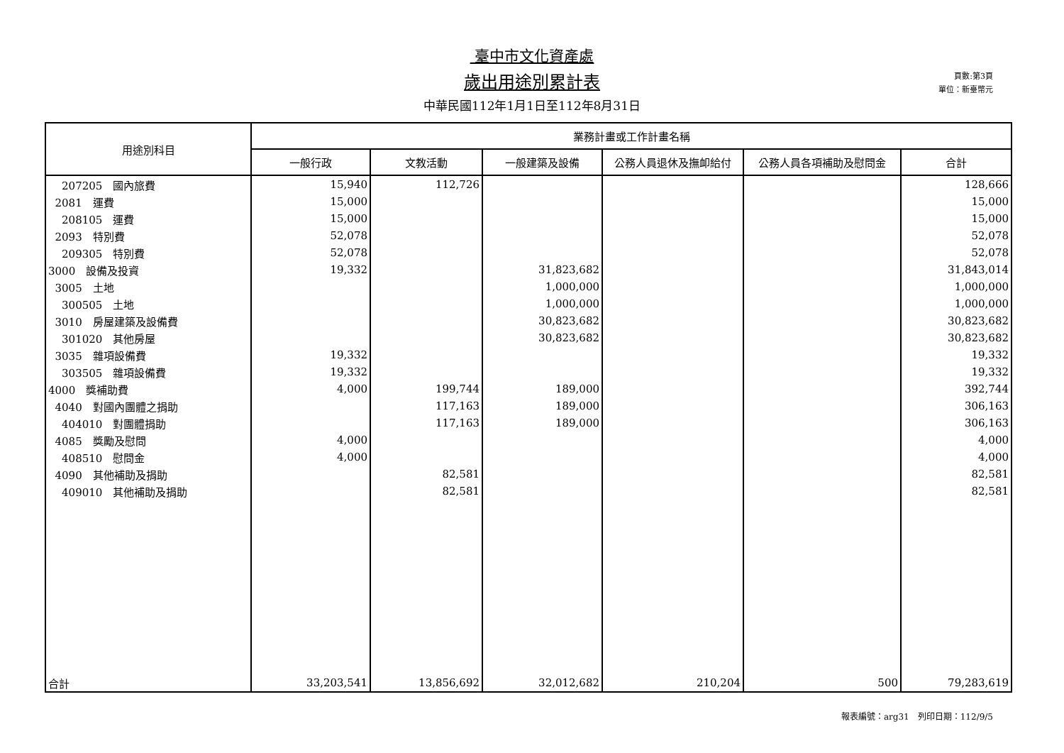臺中市文化資產處
歲出用途別累計表
中華民國112年1月1日至112年8月31日
頁數:第3頁
單位：新臺幣元
| 用途別科目 | 業務計畫或工作計畫名稱 | | | | | |
| --- | --- | --- | --- | --- | --- | --- |
| | 一般行政 | 文教活動 | 一般建築及設備 | 公務人員退休及撫卹給付 | 公務人員各項補助及慰問金 | 合計 |
| 207205 國內旅費 | 15,940 | 112,726 | | | | 128,666 |
| 2081 運費 | 15,000 | | | | | 15,000 |
| 208105 運費 | 15,000 | | | | | 15,000 |
| 2093 特別費 | 52,078 | | | | | 52,078 |
| 209305 特別費 | 52,078 | | | | | 52,078 |
| 3000 設備及投資 | 19,332 | | 31,823,682 | | | 31,843,014 |
| 3005 土地 | | | 1,000,000 | | | 1,000,000 |
| 300505 土地 | | | 1,000,000 | | | 1,000,000 |
| 3010 房屋建築及設備費 | | | 30,823,682 | | | 30,823,682 |
| 301020 其他房屋 | | | 30,823,682 | | | 30,823,682 |
| 3035 雜項設備費 | 19,332 | | | | | 19,332 |
| 303505 雜項設備費 | 19,332 | | | | | 19,332 |
| 4000 獎補助費 | 4,000 | 199,744 | 189,000 | | | 392,744 |
| 4040 對國內團體之捐助 | | 117,163 | 189,000 | | | 306,163 |
| 404010 對團體捐助 | | 117,163 | 189,000 | | | 306,163 |
| 4085 獎勵及慰問 | 4,000 | | | | | 4,000 |
| 408510 慰問金 | 4,000 | | | | | 4,000 |
| 4090 其他補助及捐助 | | 82,581 | | | | 82,581 |
| 409010 其他補助及捐助 | | 82,581 | | | | 82,581 |
| 合計 | 33,203,541 | 13,856,692 | 32,012,682 | 210,204 | 500 | 79,283,619 |
報表編號：arg31　列印日期：112/9/5